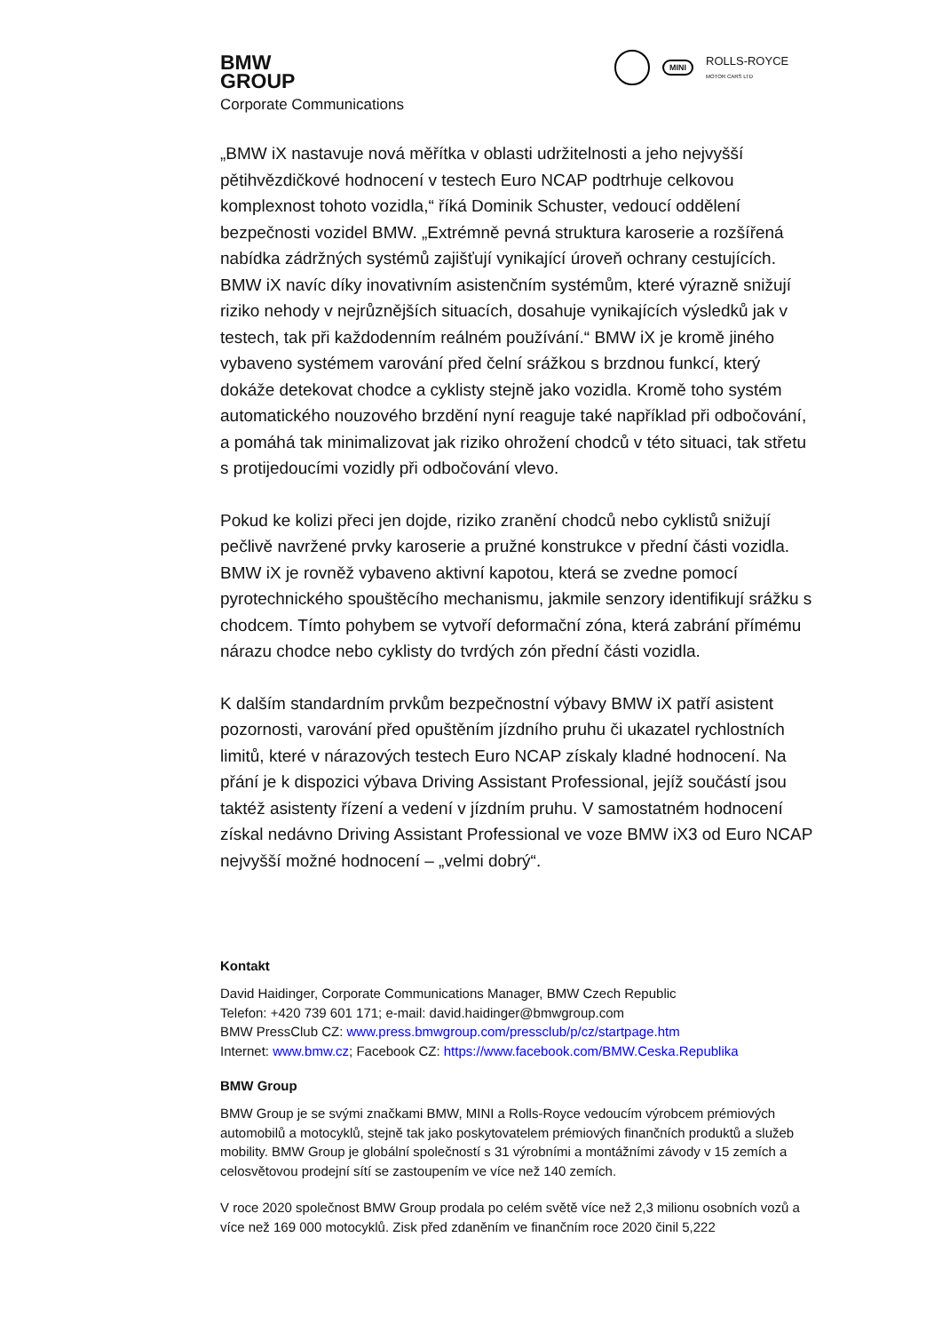BMW
GROUP
Corporate Communications
MINI ROLLS-ROYCE
MOTOR CARS LTD
„BMW iX nastavuje nová měřítka v oblasti udržitelnosti a jeho nejvyšší pětihvězdičkové hodnocení v testech Euro NCAP podtrhuje celkovou komplexnost tohoto vozidla,“ říká Dominik Schuster, vedoucí oddělení bezpečnosti vozidel BMW. „Extrémně pevná struktura karoserie a rozšířená nabídka zádržných systémů zajišťují vynikající úroveň ochrany cestujících. BMW iX navíc díky inovativním asistenčním systémům, které výrazně snižují riziko nehody v nejrůznějších situacích, dosahuje vynikajících výsledků jak v testech, tak při každodenním reálném používání.“ BMW iX je kromě jiného vybaveno systémem varování před čelní srážkou s brzdnou funkcí, který dokáže detekovat chodce a cyklisty stejně jako vozidla. Kromě toho systém automatického nouzového brzdění nyní reaguje také například při odbočování, a pomáhá tak minimalizovat jak riziko ohrožení chodců v této situaci, tak střetu s protijedoucími vozidly při odbočování vlevo.
Pokud ke kolizi přeci jen dojde, riziko zranění chodců nebo cyklistů snižují pečlivě navržené prvky karoserie a pružné konstrukce v přední části vozidla. BMW iX je rovněž vybaveno aktivní kapotou, která se zvedne pomocí pyrotechnického spouštěcího mechanismu, jakmile senzory identifikují srážku s chodcem. Tímto pohybem se vytvoří deformační zóna, která zabrání přímému nárazu chodce nebo cyklisty do tvrdých zón přední části vozidla.
K dalším standardním prvkům bezpečnostní výbavy BMW iX patří asistent pozornosti, varování před opuštěním jízdního pruhu či ukazatel rychlostních limitů, které v nárazových testech Euro NCAP získaly kladné hodnocení. Na přání je k dispozici výbava Driving Assistant Professional, jejíž součástí jsou taktéž asistenty řízení a vedení v jízdním pruhu. V samostatném hodnocení získal nedávno Driving Assistant Professional ve voze BMW iX3 od Euro NCAP nejvyšší možné hodnocení – „velmi dobrý“.
Kontakt
David Haidinger, Corporate Communications Manager, BMW Czech Republic
Telefon: +420 739 601 171; e-mail: david.haidinger@bmwgroup.com
BMW PressClub CZ: www.press.bmwgroup.com/pressclub/p/cz/startpage.htm
Internet: www.bmw.cz; Facebook CZ: https://www.facebook.com/BMW.Ceska.Republika
BMW Group
BMW Group je se svými značkami BMW, MINI a Rolls-Royce vedoucím výrobcem prémiových automobilů a motocyklů, stejně tak jako poskytovatelem prémiových finančních produktů a služeb mobility. BMW Group je globální společností s 31 výrobními a montážními závody v 15 zemích a celosvětovou prodejní sítí se zastoupením ve více než 140 zemích.
V roce 2020 společnost BMW Group prodala po celém světě více než 2,3 milionu osobních vozů a více než 169 000 motocyklů. Zisk před zdaněním ve finančním roce 2020 činil 5,222